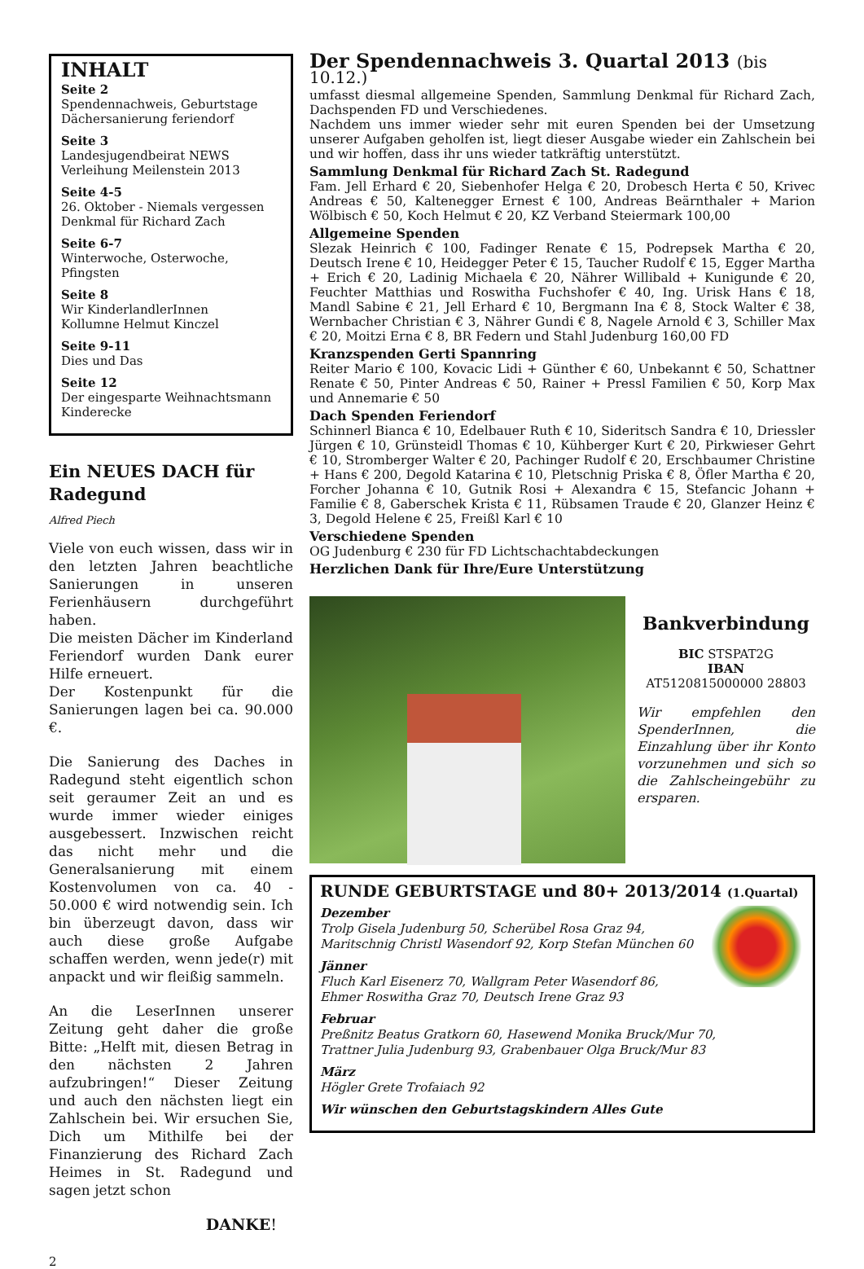INHALT
Seite 2
Spendennachweis, Geburtstage
Dächersanierung feriendorf
Seite 3
Landesjugendbeirat NEWS
Verleihung Meilenstein 2013
Seite 4-5
26. Oktober - Niemals vergessen
Denkmal für Richard Zach
Seite 6-7
Winterwoche, Osterwoche, Pfingsten
Seite 8
Wir KinderlandlerInnen
Kollumne Helmut Kinczel
Seite 9-11
Dies und Das
Seite 12
Der eingesparte Weihnachtsmann
Kinderecke
Ein NEUES DACH für Radegund
Alfred Piech
Viele von euch wissen, dass wir in den letzten Jahren beachtliche Sanierungen in unseren Ferienhäusern durchgeführt haben.
Die meisten Dächer im Kinderland Feriendorf wurden Dank eurer Hilfe erneuert.
Der Kostenpunkt für die Sanierungen lagen bei ca. 90.000 €.
Die Sanierung des Daches in Radegund steht eigentlich schon seit geraumer Zeit an und es wurde immer wieder einiges ausgebessert. Inzwischen reicht das nicht mehr und die Generalsanierung mit einem Kostenvolumen von ca. 40 - 50.000 € wird notwendig sein. Ich bin überzeugt davon, dass wir auch diese große Aufgabe schaffen werden, wenn jede(r) mit anpackt und wir fleißig sammeln.
An die LeserInnen unserer Zeitung geht daher die große Bitte: „Helft mit, diesen Betrag in den nächsten 2 Jahren aufzubringen!“ Dieser Zeitung und auch den nächsten liegt ein Zahlschein bei. Wir ersuchen Sie, Dich um Mithilfe bei der Finanzierung des Richard Zach Heimes in St. Radegund und sagen jetzt schon
DANKE!
Der Spendennachweis 3. Quartal 2013 (bis 10.12.)
umfasst diesmal allgemeine Spenden, Sammlung Denkmal für Richard Zach, Dachspenden FD und Verschiedenes.
Nachdem uns immer wieder sehr mit euren Spenden bei der Umsetzung unserer Aufgaben geholfen ist, liegt dieser Ausgabe wieder ein Zahlschein bei und wir hoffen, dass ihr uns wieder tatkräftig unterstützt.
Sammlung Denkmal für Richard Zach St. Radegund
Fam. Jell Erhard € 20, Siebenhofer Helga € 20, Drobesch Herta € 50, Krivec Andreas € 50, Kaltenegger Ernest € 100, Andreas Beärnthaler + Marion Wölbisch € 50, Koch Helmut € 20, KZ Verband Steiermark 100,00
Allgemeine Spenden
Slezak Heinrich € 100, Fadinger Renate € 15, Podrepsek Martha € 20, Deutsch Irene € 10, Heidegger Peter € 15, Taucher Rudolf € 15, Egger Martha + Erich € 20, Ladinig Michaela € 20, Nährer Willibald + Kunigunde € 20, Feuchter Matthias und Roswitha Fuchshofer € 40, Ing. Urisk Hans € 18, Mandl Sabine € 21, Jell Erhard € 10, Bergmann Ina € 8, Stock Walter € 38, Wernbacher Christian € 3, Nährer Gundi € 8, Nagele Arnold € 3, Schiller Max € 20, Moitzi Erna € 8, BR Federn und Stahl Judenburg 160,00 FD
Kranzspenden Gerti Spannring
Reiter Mario € 100, Kovacic Lidi + Günther € 60, Unbekannt € 50, Schattner Renate € 50, Pinter Andreas € 50, Rainer + Pressl Familien € 50, Korp Max und Annemarie € 50
Dach Spenden Feriendorf
Schinnerl Bianca € 10, Edelbauer Ruth € 10, Sideritsch Sandra € 10, Driessler Jürgen € 10, Grünsteidl Thomas € 10, Kühberger Kurt € 20, Pirkwieser Gehrt € 10, Stromberger Walter € 20, Pachinger Rudolf € 20, Erschbaumer Christine + Hans € 200, Degold Katarina € 10, Pletschnig Priska € 8, Öfler Martha € 20, Forcher Johanna € 10, Gutnik Rosi + Alexandra € 15, Stefancic Johann + Familie € 8, Gaberschek Krista € 11, Rübsamen Traude € 20, Glanzer Heinz € 3, Degold Helene € 25, Freißl Karl € 10
Verschiedene Spenden
OG Judenburg € 230 für FD Lichtschachtabdeckungen
Herzlichen Dank für Ihre/Eure Unterstützung
Bankverbindung
BIC STSPAT2G
IBAN
AT5120815000000 28803
Wir empfehlen den SpenderInnen, die Einzahlung über ihr Konto vorzunehmen und sich so die Zahlscheingebühr zu ersparen.
RUNDE GEBURTSTAGE und 80+ 2013/2014 (1.Quartal)
Dezember
Trolp Gisela Judenburg 50, Scherübel Rosa Graz 94,
Maritschnig Christl Wasendorf 92, Korp Stefan München 60
Jänner
Fluch Karl Eisenerz 70, Wallgram Peter Wasendorf 86,
Ehmer Roswitha Graz 70, Deutsch Irene Graz 93
Februar
Preßnitz Beatus Gratkorn 60, Hasewend Monika Bruck/Mur 70,
Trattner Julia Judenburg 93, Grabenbauer Olga Bruck/Mur 83
März
Högler Grete Trofaiach 92
Wir wünschen den Geburtstagskindern Alles Gute
2